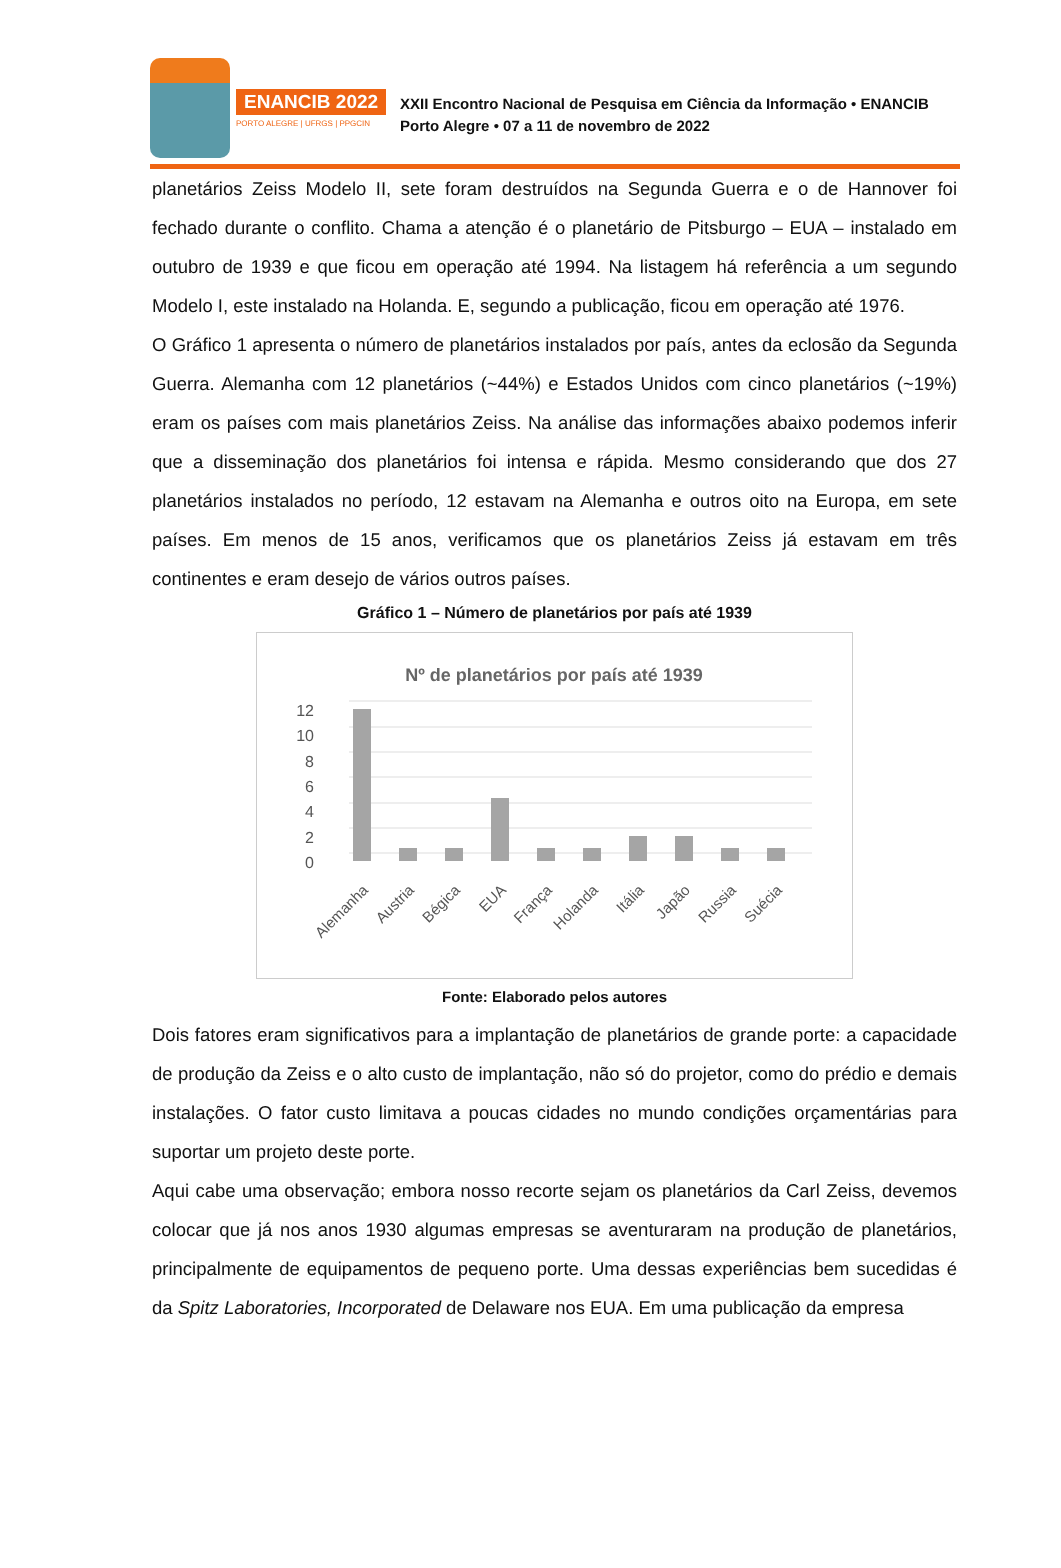ENANCIB 2022
PORTO ALEGRE | UFRGS | PPGCIN
XXII Encontro Nacional de Pesquisa em Ciência da Informação • ENANCIB
Porto Alegre • 07 a 11 de novembro de 2022
planetários Zeiss Modelo II, sete foram destruídos na Segunda Guerra e o de Hannover foi fechado durante o conflito. Chama a atenção é o planetário de Pitsburgo – EUA – instalado em outubro de 1939 e que ficou em operação até 1994. Na listagem há referência a um segundo Modelo I, este instalado na Holanda. E, segundo a publicação, ficou em operação até 1976.
O Gráfico 1 apresenta o número de planetários instalados por país, antes da eclosão da Segunda Guerra. Alemanha com 12 planetários (~44%) e Estados Unidos com cinco planetários (~19%) eram os países com mais planetários Zeiss. Na análise das informações abaixo podemos inferir que a disseminação dos planetários foi intensa e rápida. Mesmo considerando que dos 27 planetários instalados no período, 12 estavam na Alemanha e outros oito na Europa, em sete países. Em menos de 15 anos, verificamos que os planetários Zeiss já estavam em três continentes e eram desejo de vários outros países.
Gráfico 1 – Número de planetários por país até 1939
Nº de planetários por país até 1939
12
10
8
6
4
2
0
Alemanha
Austria
Bégica
EUA
França
Holanda
Itália
Japão
Russia
Suécia
Fonte: Elaborado pelos autores
Dois fatores eram significativos para a implantação de planetários de grande porte: a capacidade de produção da Zeiss e o alto custo de implantação, não só do projetor, como do prédio e demais instalações. O fator custo limitava a poucas cidades no mundo condições orçamentárias para suportar um projeto deste porte.
Aqui cabe uma observação; embora nosso recorte sejam os planetários da Carl Zeiss, devemos colocar que já nos anos 1930 algumas empresas se aventuraram na produção de planetários, principalmente de equipamentos de pequeno porte. Uma dessas experiências bem sucedidas é da Spitz Laboratories, Incorporated de Delaware nos EUA. Em uma publicação da empresa